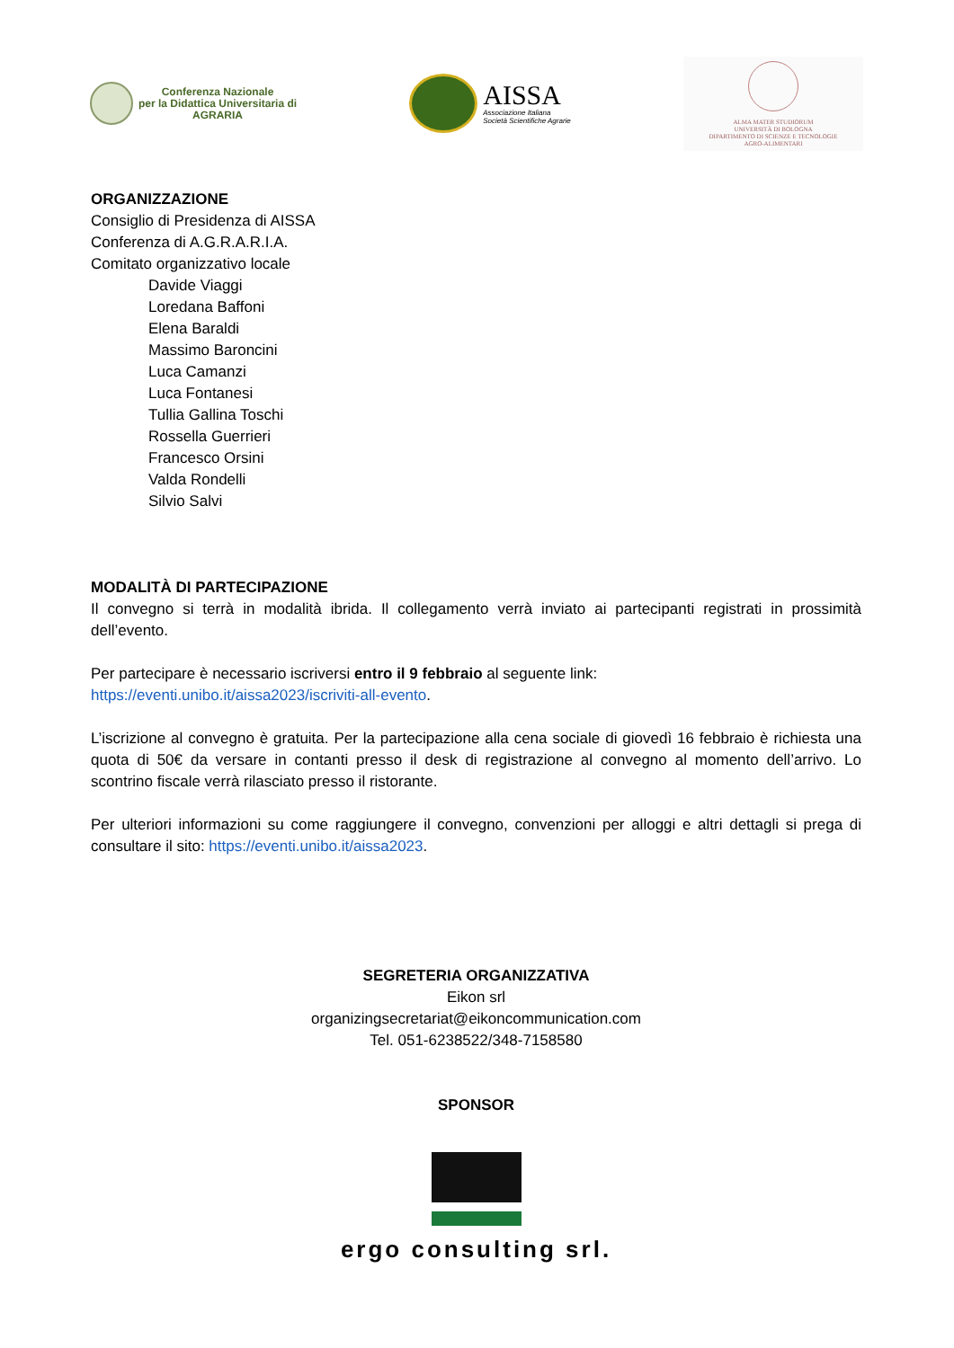Conferenza Nazionale
per la Didattica Universitaria di
AGRARIA
AISSA
Associazione Italiana
Società Scientifiche Agrarie
ALMA MATER STUDIORUM
UNIVERSITÀ DI BOLOGNA
DIPARTIMENTO DI SCIENZE E TECNOLOGIE
AGRO-ALIMENTARI
ORGANIZZAZIONE
Consiglio di Presidenza di AISSA
Conferenza di A.G.R.A.R.I.A.
Comitato organizzativo locale
Davide Viaggi
Loredana Baffoni
Elena Baraldi
Massimo Baroncini
Luca Camanzi
Luca Fontanesi
Tullia Gallina Toschi
Rossella Guerrieri
Francesco Orsini
Valda Rondelli
Silvio Salvi
MODALITÀ DI PARTECIPAZIONE
Il convegno si terrà in modalità ibrida. Il collegamento verrà inviato ai partecipanti registrati in prossimità dell’evento.
Per partecipare è necessario iscriversi entro il 9 febbraio al seguente link:
https://eventi.unibo.it/aissa2023/iscriviti-all-evento.
L’iscrizione al convegno è gratuita. Per la partecipazione alla cena sociale di giovedì 16 febbraio è richiesta una quota di 50€ da versare in contanti presso il desk di registrazione al convegno al momento dell’arrivo. Lo scontrino fiscale verrà rilasciato presso il ristorante.
Per ulteriori informazioni su come raggiungere il convegno, convenzioni per alloggi e altri dettagli si prega di consultare il sito: https://eventi.unibo.it/aissa2023.
SEGRETERIA ORGANIZZATIVA
Eikon srl
organizingsecretariat@eikoncommunication.com
Tel. 051-6238522/348-7158580
SPONSOR
ergo consulting srl.